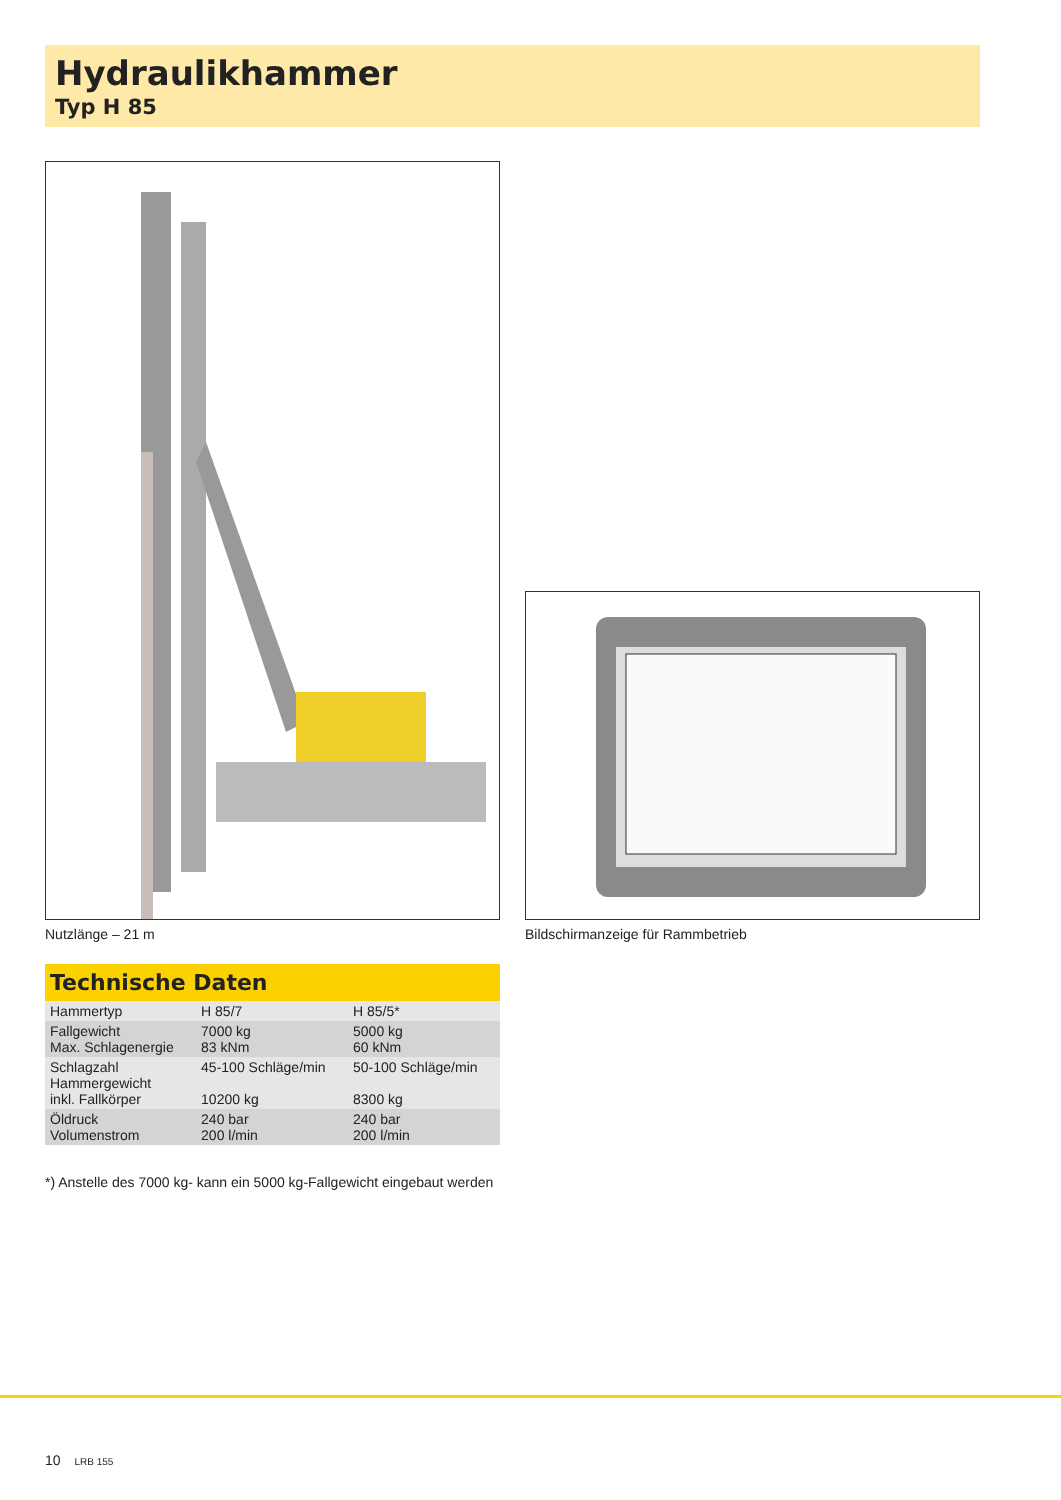Hydraulikhammer
Typ H 85
Nutzlänge – 21 m
Bildschirmanzeige für Rammbetrieb
Technische Daten
| Hammertyp | H 85/7 | H 85/5* |
| Fallgewicht Max. Schlagenergie | 7000 kg 83 kNm | 5000 kg 60 kNm |
| Schlagzahl Hammergewicht inkl. Fallkörper | 45-100 Schläge/min 10200 kg | 50-100 Schläge/min 8300 kg |
| Öldruck Volumenstrom | 240 bar 200 l/min | 240 bar 200 l/min |
*) Anstelle des 7000 kg- kann ein 5000 kg-Fallgewicht eingebaut werden
10 LRB 155